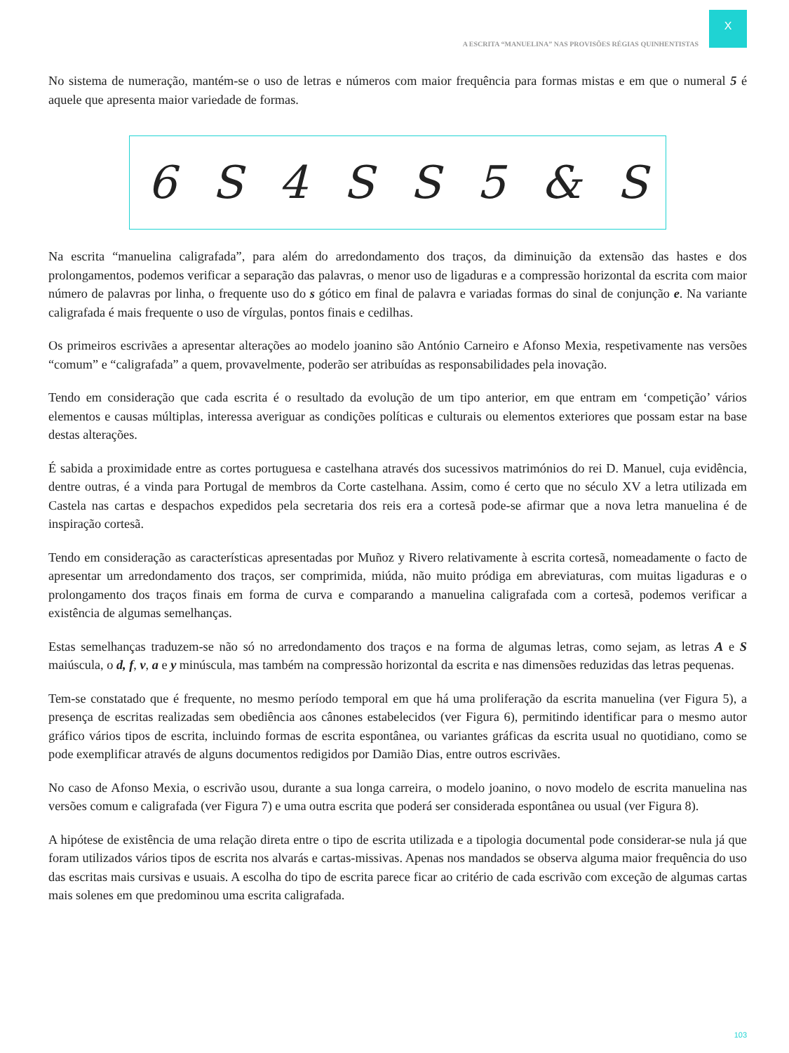X
A ESCRITA “MANUELINA” NAS PROVISÕES RÉGIAS QUINHENTISTAS
No sistema de numeração, mantém-se o uso de letras e números com maior frequência para formas mistas e em que o numeral 5 é aquele que apresenta maior variedade de formas.
6 S 4 SS 5 & S
Na escrita “manuelina caligrafada”, para além do arredondamento dos traços, da diminuição da extensão das hastes e dos prolongamentos, podemos verificar a separação das palavras, o menor uso de ligaduras e a compressão horizontal da escrita com maior número de palavras por linha, o frequente uso do s gótico em final de palavra e variadas formas do sinal de conjunção e. Na variante caligrafada é mais frequente o uso de vírgulas, pontos finais e cedilhas.
Os primeiros escrivães a apresentar alterações ao modelo joanino são António Carneiro e Afonso Mexia, respetivamente nas versões “comum” e “caligrafada” a quem, provavelmente, poderão ser atribuídas as responsabilidades pela inovação.
Tendo em consideração que cada escrita é o resultado da evolução de um tipo anterior, em que entram em ‘competição’ vários elementos e causas múltiplas, interessa averiguar as condições políticas e culturais ou elementos exteriores que possam estar na base destas alterações.
É sabida a proximidade entre as cortes portuguesa e castelhana através dos sucessivos matrimónios do rei D. Manuel, cuja evidência, dentre outras, é a vinda para Portugal de membros da Corte castelhana. Assim, como é certo que no século XV a letra utilizada em Castela nas cartas e despachos expedidos pela secretaria dos reis era a cortesã pode-se afirmar que a nova letra manuelina é de inspiração cortesã.
Tendo em consideração as características apresentadas por Muñoz y Rivero relativamente à escrita cortesã, nomeadamente o facto de apresentar um arredondamento dos traços, ser comprimida, miúda, não muito pródiga em abreviaturas, com muitas ligaduras e o prolongamento dos traços finais em forma de curva e comparando a manuelina caligrafada com a cortesã, podemos verificar a existência de algumas semelhanças.
Estas semelhanças traduzem-se não só no arredondamento dos traços e na forma de algumas letras, como sejam, as letras A e S maiúscula, o d, f, v, a e y minúscula, mas também na compressão horizontal da escrita e nas dimensões reduzidas das letras pequenas.
Tem-se constatado que é frequente, no mesmo período temporal em que há uma proliferação da escrita manuelina (ver Figura 5), a presença de escritas realizadas sem obediência aos cânones estabelecidos (ver Figura 6), permitindo identificar para o mesmo autor gráfico vários tipos de escrita, incluindo formas de escrita espontânea, ou variantes gráficas da escrita usual no quotidiano, como se pode exemplificar através de alguns documentos redigidos por Damião Dias, entre outros escrivães.
No caso de Afonso Mexia, o escrivão usou, durante a sua longa carreira, o modelo joanino, o novo modelo de escrita manuelina nas versões comum e caligrafada (ver Figura 7) e uma outra escrita que poderá ser considerada espontânea ou usual (ver Figura 8).
A hipótese de existência de uma relação direta entre o tipo de escrita utilizada e a tipologia documental pode considerar-se nula já que foram utilizados vários tipos de escrita nos alvarás e cartas-missivas. Apenas nos mandados se observa alguma maior frequência do uso das escritas mais cursivas e usuais. A escolha do tipo de escrita parece ficar ao critério de cada escrivão com exceção de algumas cartas mais solenes em que predominou uma escrita caligrafada.
103